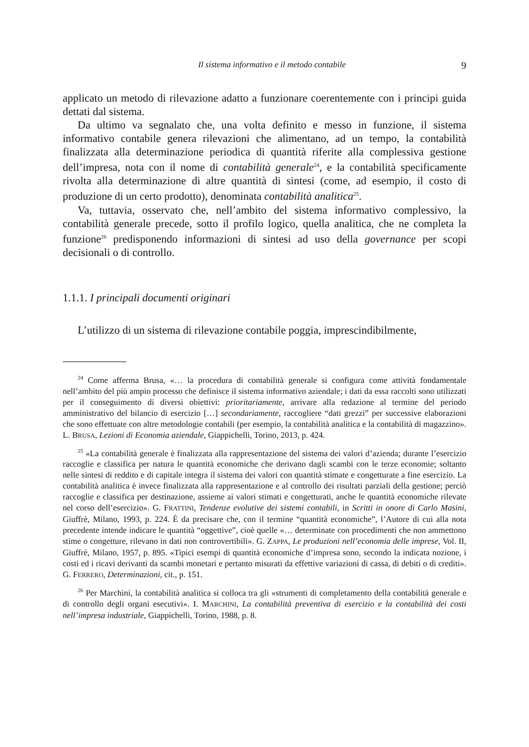Il sistema informativo e il metodo contabile 9
applicato un metodo di rilevazione adatto a funzionare coerentemente con i principi guida dettati dal sistema.
Da ultimo va segnalato che, una volta definito e messo in funzione, il sistema informativo contabile genera rilevazioni che alimentano, ad un tempo, la contabilità finalizzata alla determinazione periodica di quantità riferite alla complessiva gestione dell’impresa, nota con il nome di contabilità generale<sup>24</sup>, e la contabilità specificamente rivolta alla determinazione di altre quantità di sintesi (come, ad esempio, il costo di produzione di un certo prodotto), denominata contabilità analitica<sup>25</sup>.
Va, tuttavia, osservato che, nell’ambito del sistema informativo complessivo, la contabilità generale precede, sotto il profilo logico, quella analitica, che ne completa la funzione<sup>26</sup> predisponendo informazioni di sintesi ad uso della governance per scopi decisionali o di controllo.
1.1.1. I principali documenti originari
L’utilizzo di un sistema di rilevazione contabile poggia, imprescindibilmente,
<sup>24</sup> Come afferma Brusa, «… la procedura di contabilità generale si configura come attività fondamentale nell’ambito del più ampio processo che definisce il sistema informativo aziendale; i dati da essa raccolti sono utilizzati per il conseguimento di diversi obiettivi: prioritariamente, arrivare alla redazione al termine del periodo amministrativo del bilancio di esercizio […] secondariamente, raccogliere “dati grezzi” per successive elaborazioni che sono effettuate con altre metodologie contabili (per esempio, la contabilità analitica e la contabilità di magazzino». L. BRUSA, Lezioni di Economia aziendale, Giappichelli, Torino, 2013, p. 424.
<sup>25</sup> «La contabilità generale è finalizzata alla rappresentazione del sistema dei valori d’azienda; durante l’esercizio raccoglie e classifica per natura le quantità economiche che derivano dagli scambi con le terze economie; soltanto nelle sintesi di reddito e di capitale integra il sistema dei valori con quantità stimate e congetturate a fine esercizio. La contabilità analitica è invece finalizzata alla rappresentazione e al controllo dei risultati parziali della gestione; perciò raccoglie e classifica per destinazione, assieme ai valori stimati e congetturati, anche le quantità economiche rilevate nel corso dell’esercizio». G. FRATTINI, Tendenze evolutive dei sistemi contabili, in Scritti in onore di Carlo Masini, Giuffrè, Milano, 1993, p. 224. È da precisare che, con il termine “quantità economiche”, l’Autore di cui alla nota precedente intende indicare le quantità “oggettive”, cioè quelle «… determinate con procedimenti che non ammettono stime o congetture, rilevano in dati non controvertibili». G. ZAPPA, Le produzioni nell’economia delle imprese, Vol. II, Giuffrè, Milano, 1957, p. 895. «Tipici esempi di quantità economiche d’impresa sono, secondo la indicata nozione, i costi ed i ricavi derivanti da scambi monetari e pertanto misurati da effettive variazioni di cassa, di debiti o di crediti». G. FERRERO, Determinazioni, cit., p. 151.
<sup>26</sup> Per Marchini, la contabilità analitica si colloca tra gli «strumenti di completamento della contabilità generale e di controllo degli organi esecutivi». I. MARCHINI, La contabilità preventiva di esercizio e la contabilità dei costi nell’impresa industriale, Giappichelli, Torino, 1988, p. 8.